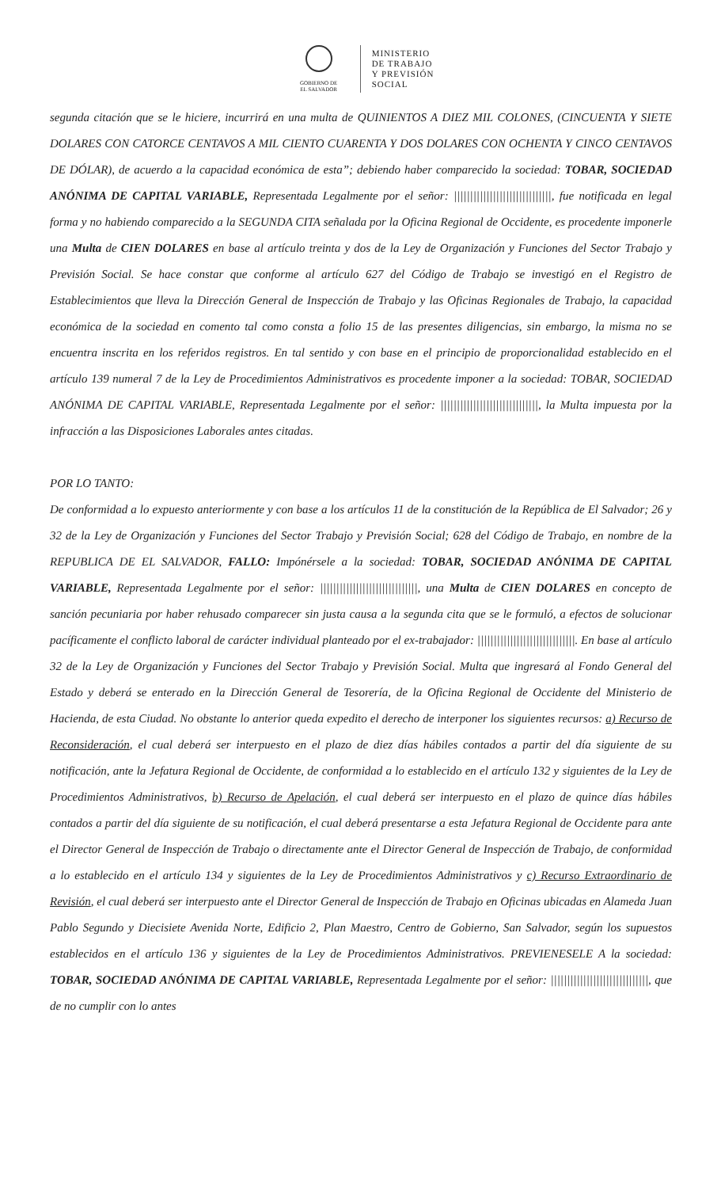GOBIERNO DE
EL SALVADOR
MINISTERIO
DE TRABAJO
Y PREVISIÓN
SOCIAL
segunda citación que se le hiciere, incurrirá en una multa de QUINIENTOS A DIEZ MIL COLONES, (CINCUENTA Y SIETE DOLARES CON CATORCE CENTAVOS A MIL CIENTO CUARENTA Y DOS DOLARES CON OCHENTA Y CINCO CENTAVOS DE DÓLAR), de acuerdo a la capacidad económica de esta”; debiendo haber comparecido la sociedad: TOBAR, SOCIEDAD ANÓNIMA DE CAPITAL VARIABLE, Representada Legalmente por el señor: ||||||||||||||||||||||||||||||, fue notificada en legal forma y no habiendo comparecido a la SEGUNDA CITA señalada por la Oficina Regional de Occidente, es procedente imponerle una Multa de CIEN DOLARES en base al artículo treinta y dos de la Ley de Organización y Funciones del Sector Trabajo y Previsión Social. Se hace constar que conforme al artículo 627 del Código de Trabajo se investigó en el Registro de Establecimientos que lleva la Dirección General de Inspección de Trabajo y las Oficinas Regionales de Trabajo, la capacidad económica de la sociedad en comento tal como consta a folio 15 de las presentes diligencias, sin embargo, la misma no se encuentra inscrita en los referidos registros. En tal sentido y con base en el principio de proporcionalidad establecido en el artículo 139 numeral 7 de la Ley de Procedimientos Administrativos es procedente imponer a la sociedad: TOBAR, SOCIEDAD ANÓNIMA DE CAPITAL VARIABLE, Representada Legalmente por el señor: ||||||||||||||||||||||||||||||, la Multa impuesta por la infracción a las Disposiciones Laborales antes citadas.
POR LO TANTO:
De conformidad a lo expuesto anteriormente y con base a los artículos 11 de la constitución de la República de El Salvador; 26 y 32 de la Ley de Organización y Funciones del Sector Trabajo y Previsión Social; 628 del Código de Trabajo, en nombre de la REPUBLICA DE EL SALVADOR, FALLO: Impónérsele a la sociedad: TOBAR, SOCIEDAD ANÓNIMA DE CAPITAL VARIABLE, Representada Legalmente por el señor: ||||||||||||||||||||||||||||||, una Multa de CIEN DOLARES en concepto de sanción pecuniaria por haber rehusado comparecer sin justa causa a la segunda cita que se le formuló, a efectos de solucionar pacíficamente el conflicto laboral de carácter individual planteado por el ex-trabajador: ||||||||||||||||||||||||||||||. En base al artículo 32 de la Ley de Organización y Funciones del Sector Trabajo y Previsión Social. Multa que ingresará al Fondo General del Estado y deberá se enterado en la Dirección General de Tesorería, de la Oficina Regional de Occidente del Ministerio de Hacienda, de esta Ciudad. No obstante lo anterior queda expedito el derecho de interponer los siguientes recursos: a) Recurso de Reconsideración, el cual deberá ser interpuesto en el plazo de diez días hábiles contados a partir del día siguiente de su notificación, ante la Jefatura Regional de Occidente, de conformidad a lo establecido en el artículo 132 y siguientes de la Ley de Procedimientos Administrativos, b) Recurso de Apelación, el cual deberá ser interpuesto en el plazo de quince días hábiles contados a partir del día siguiente de su notificación, el cual deberá presentarse a esta Jefatura Regional de Occidente para ante el Director General de Inspección de Trabajo o directamente ante el Director General de Inspección de Trabajo, de conformidad a lo establecido en el artículo 134 y siguientes de la Ley de Procedimientos Administrativos y c) Recurso Extraordinario de Revisión, el cual deberá ser interpuesto ante el Director General de Inspección de Trabajo en Oficinas ubicadas en Alameda Juan Pablo Segundo y Diecisiete Avenida Norte, Edificio 2, Plan Maestro, Centro de Gobierno, San Salvador, según los supuestos establecidos en el artículo 136 y siguientes de la Ley de Procedimientos Administrativos. PREVIENESELE A la sociedad: TOBAR, SOCIEDAD ANÓNIMA DE CAPITAL VARIABLE, Representada Legalmente por el señor: ||||||||||||||||||||||||||||||, que de no cumplir con lo antes